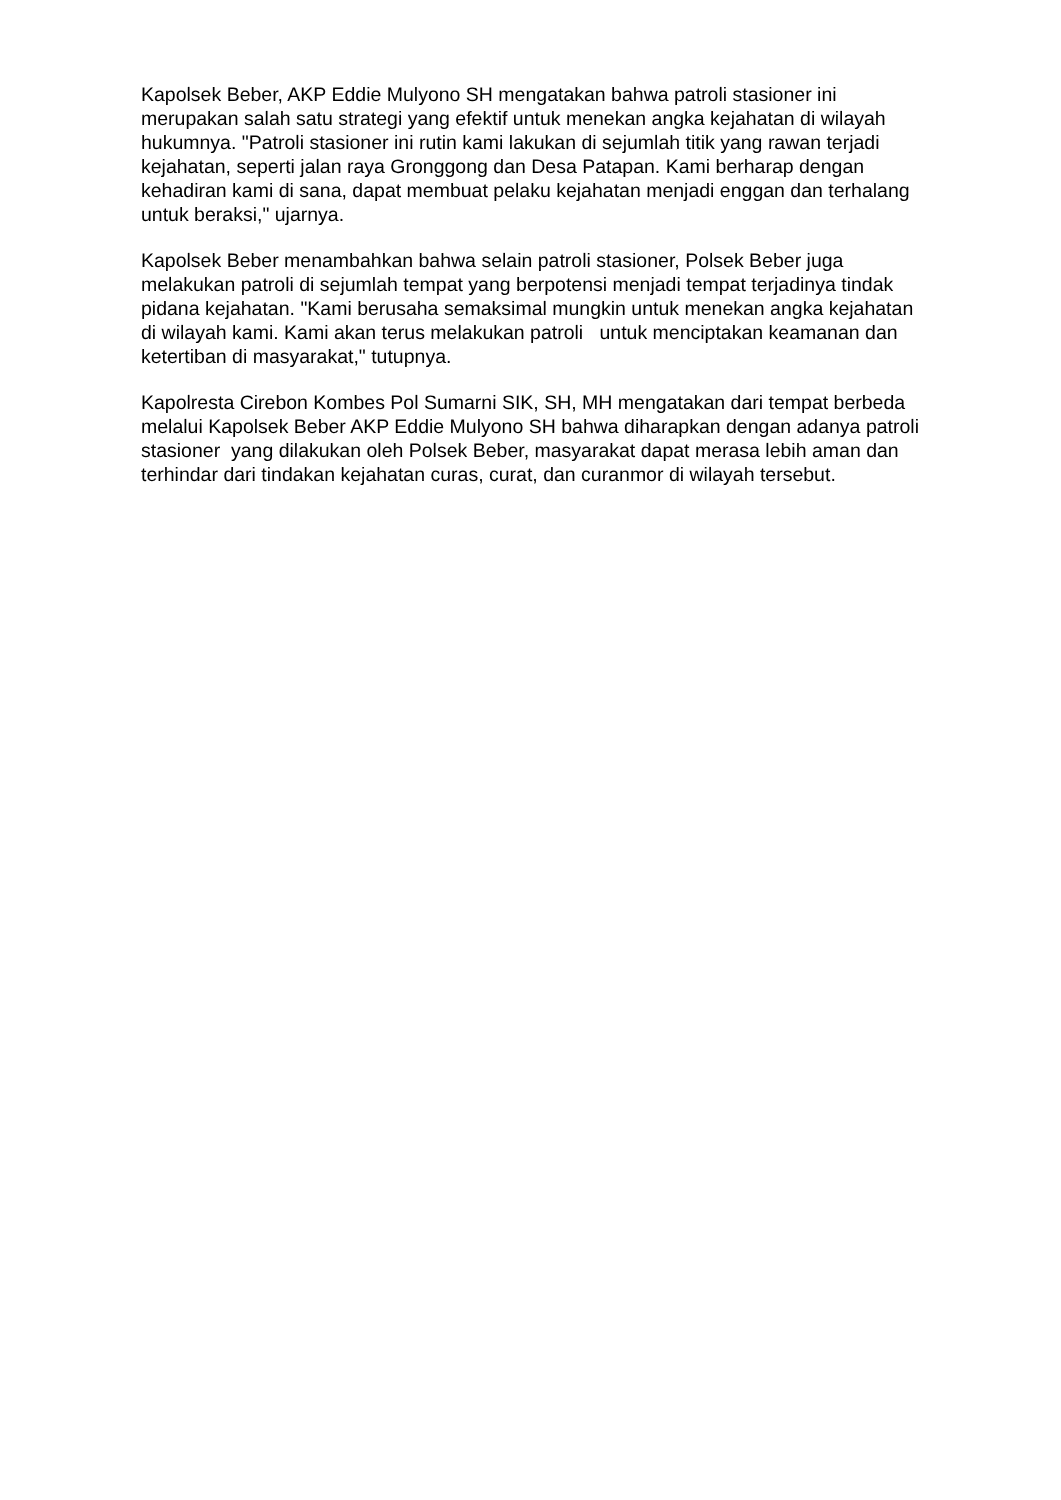Kapolsek Beber, AKP Eddie Mulyono SH mengatakan bahwa patroli stasioner ini merupakan salah satu strategi yang efektif untuk menekan angka kejahatan di wilayah hukumnya. "Patroli stasioner ini rutin kami lakukan di sejumlah titik yang rawan terjadi kejahatan, seperti jalan raya Gronggong dan Desa Patapan. Kami berharap dengan kehadiran kami di sana, dapat membuat pelaku kejahatan menjadi enggan dan terhalang untuk beraksi," ujarnya.
Kapolsek Beber menambahkan bahwa selain patroli stasioner, Polsek Beber juga melakukan patroli di sejumlah tempat yang berpotensi menjadi tempat terjadinya tindak pidana kejahatan. "Kami berusaha semaksimal mungkin untuk menekan angka kejahatan di wilayah kami. Kami akan terus melakukan patroli untuk menciptakan keamanan dan ketertiban di masyarakat," tutupnya.
Kapolresta Cirebon Kombes Pol Sumarni SIK, SH, MH mengatakan dari tempat berbeda melalui Kapolsek Beber AKP Eddie Mulyono SH bahwa diharapkan dengan adanya patroli stasioner yang dilakukan oleh Polsek Beber, masyarakat dapat merasa lebih aman dan terhindar dari tindakan kejahatan curas, curat, dan curanmor di wilayah tersebut.